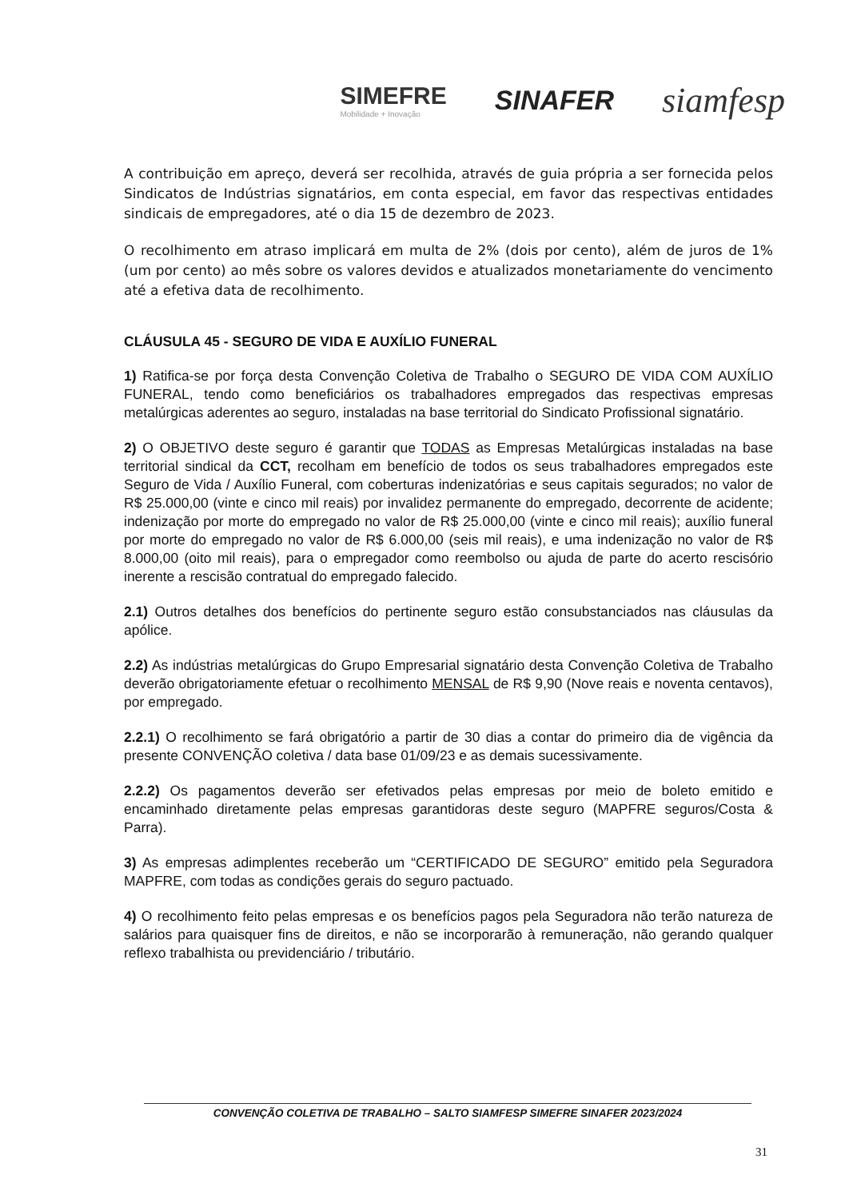SIMEFRE
Mobilidade + Inovação
SINAFER
siamfesp
A contribuição em apreço, deverá ser recolhida, através de guia própria a ser fornecida pelos Sindicatos de Indústrias signatários, em conta especial, em favor das respectivas entidades sindicais de empregadores, até o dia 15 de dezembro de 2023.
O recolhimento em atraso implicará em multa de 2% (dois por cento), além de juros de 1% (um por cento) ao mês sobre os valores devidos e atualizados monetariamente do vencimento até a efetiva data de recolhimento.
CLÁUSULA 45 - SEGURO DE VIDA E AUXÍLIO FUNERAL
1) Ratifica-se por força desta Convenção Coletiva de Trabalho o SEGURO DE VIDA COM AUXÍLIO FUNERAL, tendo como beneficiários os trabalhadores empregados das respectivas empresas metalúrgicas aderentes ao seguro, instaladas na base territorial do Sindicato Profissional signatário.
2) O OBJETIVO deste seguro é garantir que TODAS as Empresas Metalúrgicas instaladas na base territorial sindical da CCT, recolham em benefício de todos os seus trabalhadores empregados este Seguro de Vida / Auxílio Funeral, com coberturas indenizatórias e seus capitais segurados; no valor de R$ 25.000,00 (vinte e cinco mil reais) por invalidez permanente do empregado, decorrente de acidente; indenização por morte do empregado no valor de R$ 25.000,00 (vinte e cinco mil reais); auxílio funeral por morte do empregado no valor de R$ 6.000,00 (seis mil reais), e uma indenização no valor de R$ 8.000,00 (oito mil reais), para o empregador como reembolso ou ajuda de parte do acerto rescisório inerente a rescisão contratual do empregado falecido.
2.1) Outros detalhes dos benefícios do pertinente seguro estão consubstanciados nas cláusulas da apólice.
2.2) As indústrias metalúrgicas do Grupo Empresarial signatário desta Convenção Coletiva de Trabalho deverão obrigatoriamente efetuar o recolhimento MENSAL de R$ 9,90 (Nove reais e noventa centavos), por empregado.
2.2.1) O recolhimento se fará obrigatório a partir de 30 dias a contar do primeiro dia de vigência da presente CONVENÇÃO coletiva / data base 01/09/23 e as demais sucessivamente.
2.2.2) Os pagamentos deverão ser efetivados pelas empresas por meio de boleto emitido e encaminhado diretamente pelas empresas garantidoras deste seguro (MAPFRE seguros/Costa & Parra).
3) As empresas adimplentes receberão um “CERTIFICADO DE SEGURO” emitido pela Seguradora MAPFRE, com todas as condições gerais do seguro pactuado.
4) O recolhimento feito pelas empresas e os benefícios pagos pela Seguradora não terão natureza de salários para quaisquer fins de direitos, e não se incorporarão à remuneração, não gerando qualquer reflexo trabalhista ou previdenciário / tributário.
CONVENÇÃO COLETIVA DE TRABALHO – SALTO SIAMFESP SIMEFRE SINAFER 2023/2024
31